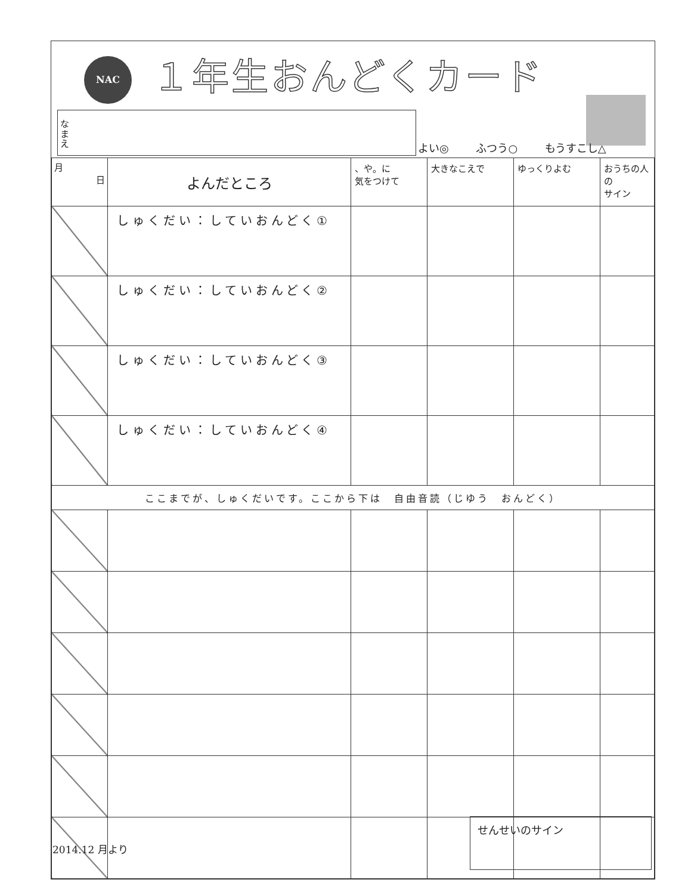NAC １年生おんどくカード
なまえ
よい◎ ふつう○ もうすこし△
| 月 日 | よんだところ | 、や。に 気をつけて | 大きなこえで | ゆっくりよむ | おうちの人の サイン |
| --- | --- | --- | --- | --- | --- |
| | しゅくだい：していおんどく① | | | | |
| | しゅくだい：していおんどく② | | | | |
| | しゅくだい：していおんどく③ | | | | |
| | しゅくだい：していおんどく④ | | | | |
| ここまでが、しゅくだいです。ここから下は 自由音読（じゆう おんどく） | | | | | |
せんせいのサイン
2014.12 月より